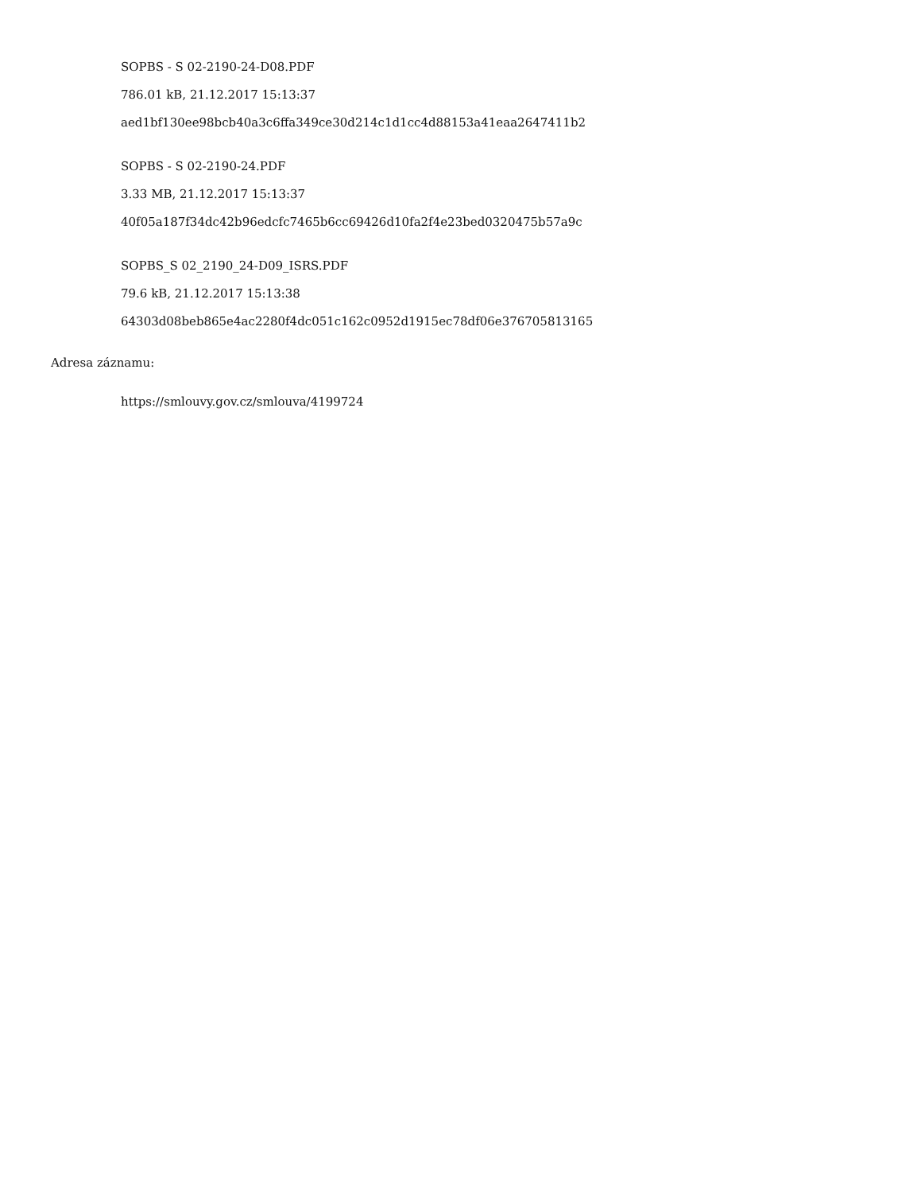SOPBS - S 02-2190-24-D08.PDF
786.01 kB, 21.12.2017 15:13:37
aed1bf130ee98bcb40a3c6ffa349ce30d214c1d1cc4d88153a41eaa2647411b2
SOPBS - S 02-2190-24.PDF
3.33 MB, 21.12.2017 15:13:37
40f05a187f34dc42b96edcfc7465b6cc69426d10fa2f4e23bed0320475b57a9c
SOPBS_S 02_2190_24-D09_ISRS.PDF
79.6 kB, 21.12.2017 15:13:38
64303d08beb865e4ac2280f4dc051c162c0952d1915ec78df06e376705813165
Adresa záznamu:
https://smlouvy.gov.cz/smlouva/4199724